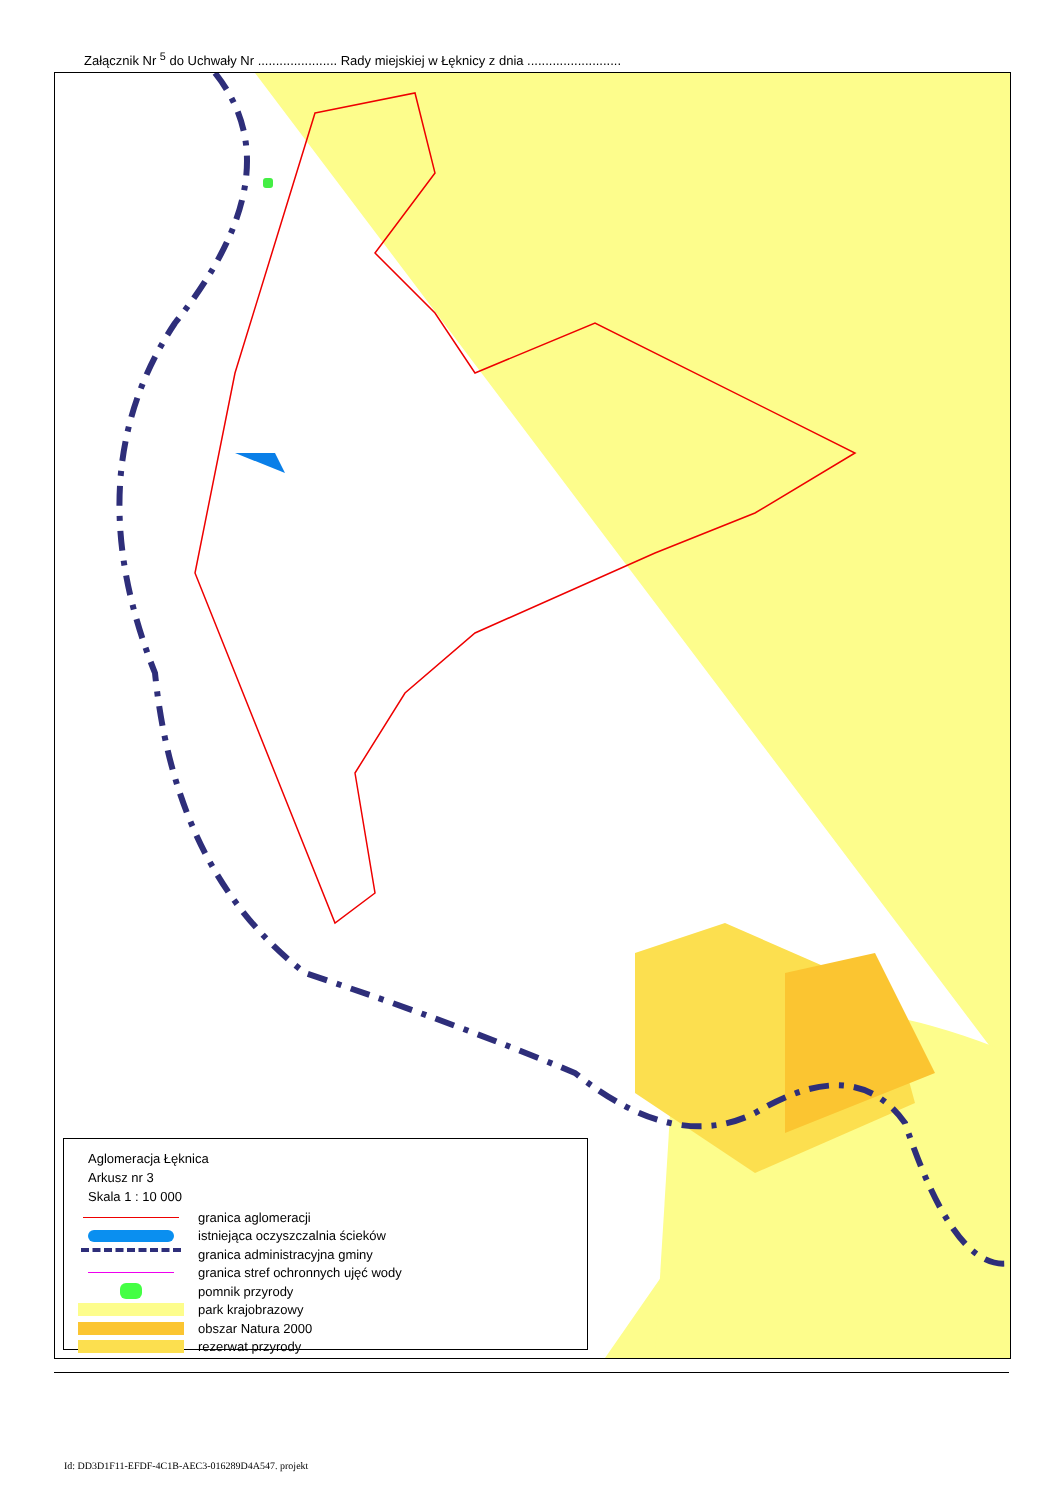Załącznik Nr <sup>5</sup> do Uchwały Nr ...................... Rady miejskiej w Łęknicy z dnia ..........................
Aglomeracja Łęknica
Arkusz nr 3
Skala 1 : 10 000
granica aglomeracji
istniejąca oczyszczalnia ścieków
granica administracyjna gminy
granica stref ochronnych ujęć wody
pomnik przyrody
park krajobrazowy
obszar Natura 2000
rezerwat przyrody
Id: DD3D1F11-EFDF-4C1B-AEC3-016289D4A547. projekt